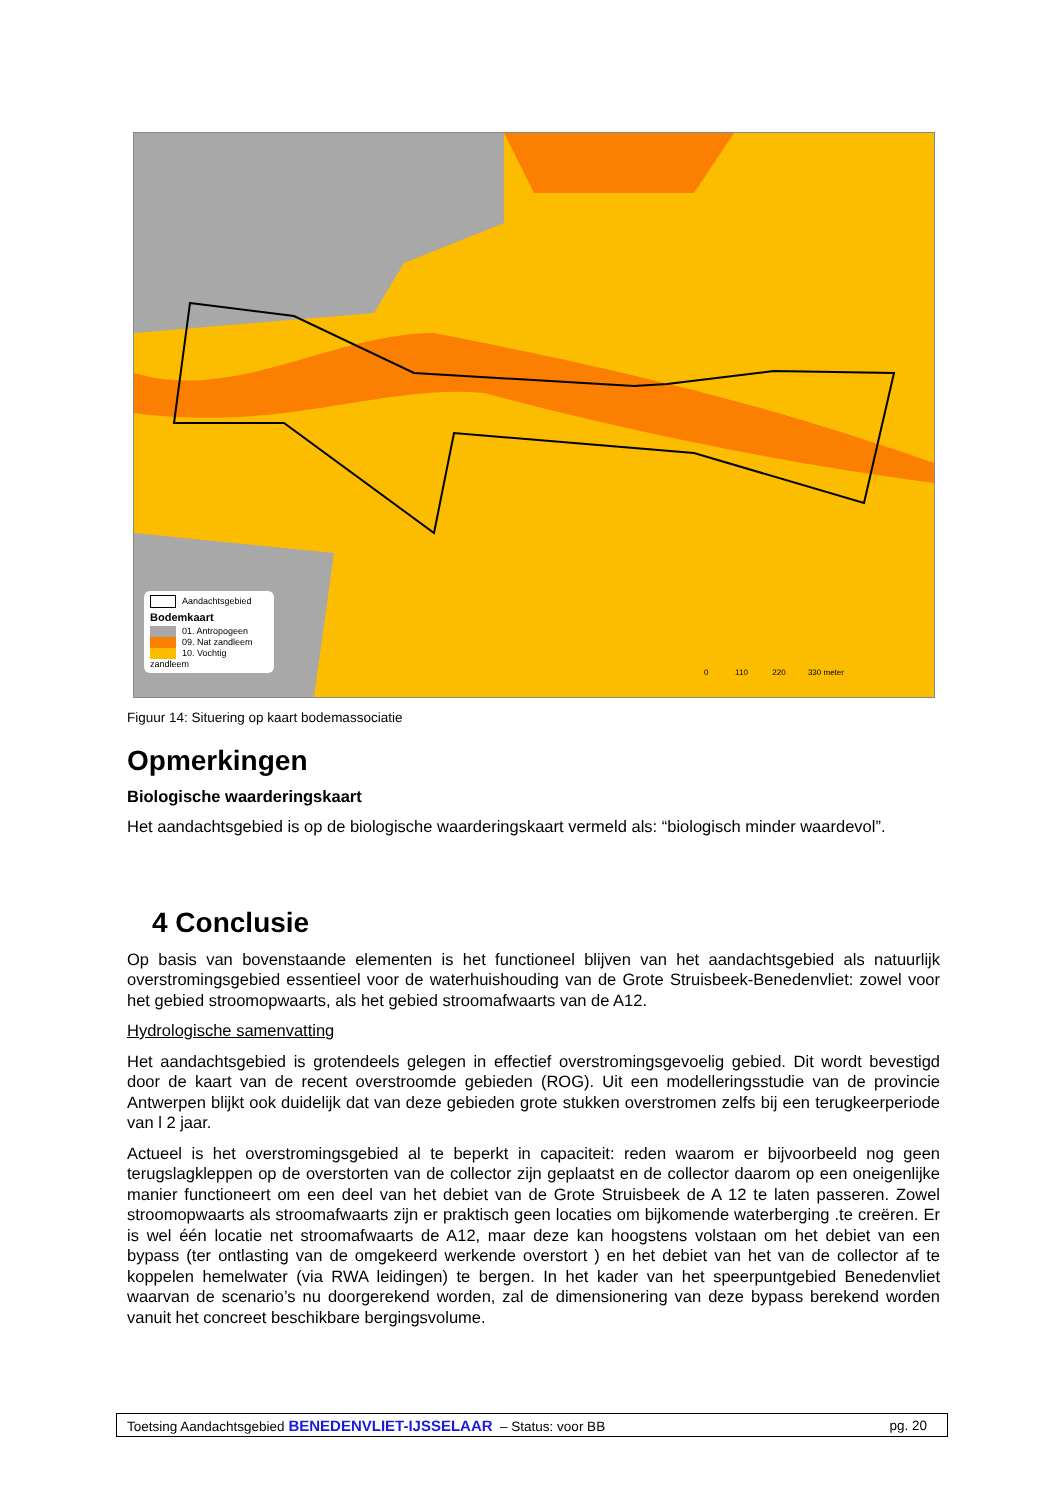Aandachtsgebied
Bodemkaart
01. Antropogeen
09. Nat zandleem
10. Vochtig zandleem
0 110 220 330 meter
Figuur 14: Situering op kaart bodemassociatie
Opmerkingen
Biologische waarderingskaart
Het aandachtsgebied is op de biologische waarderingskaart vermeld als: “biologisch minder waardevol”.
4 Conclusie
Op basis van bovenstaande elementen is het functioneel blijven van het aandachtsgebied als natuurlijk overstromingsgebied essentieel voor de waterhuishouding van de Grote Struisbeek-Benedenvliet: zowel voor het gebied stroomopwaarts, als het gebied stroomafwaarts van de A12.
Hydrologische samenvatting
Het aandachtsgebied is grotendeels gelegen in effectief overstromingsgevoelig gebied. Dit wordt bevestigd door de kaart van de recent overstroomde gebieden (ROG). Uit een modelleringsstudie van de provincie Antwerpen blijkt ook duidelijk dat van deze gebieden grote stukken overstromen zelfs bij een terugkeerperiode van l 2 jaar.
Actueel is het overstromingsgebied al te beperkt in capaciteit: reden waarom er bijvoorbeeld nog geen terugslagkleppen op de overstorten van de collector zijn geplaatst en de collector daarom op een oneigenlijke manier functioneert om een deel van het debiet van de Grote Struisbeek de A 12 te laten passeren. Zowel stroomopwaarts als stroomafwaarts zijn er praktisch geen locaties om bijkomende waterberging .te creëren. Er is wel één locatie net stroomafwaarts de A12, maar deze kan hoogstens volstaan om het debiet van een bypass (ter ontlasting van de omgekeerd werkende overstort ) en het debiet van het van de collector af te koppelen hemelwater (via RWA leidingen) te bergen. In het kader van het speerpuntgebied Benedenvliet waarvan de scenario’s nu doorgerekend worden, zal de dimensionering van deze bypass berekend worden vanuit het concreet beschikbare bergingsvolume.
Toetsing Aandachtsgebied BENEDENVLIET-IJSSELAAR – Status: voor BB pg. 20